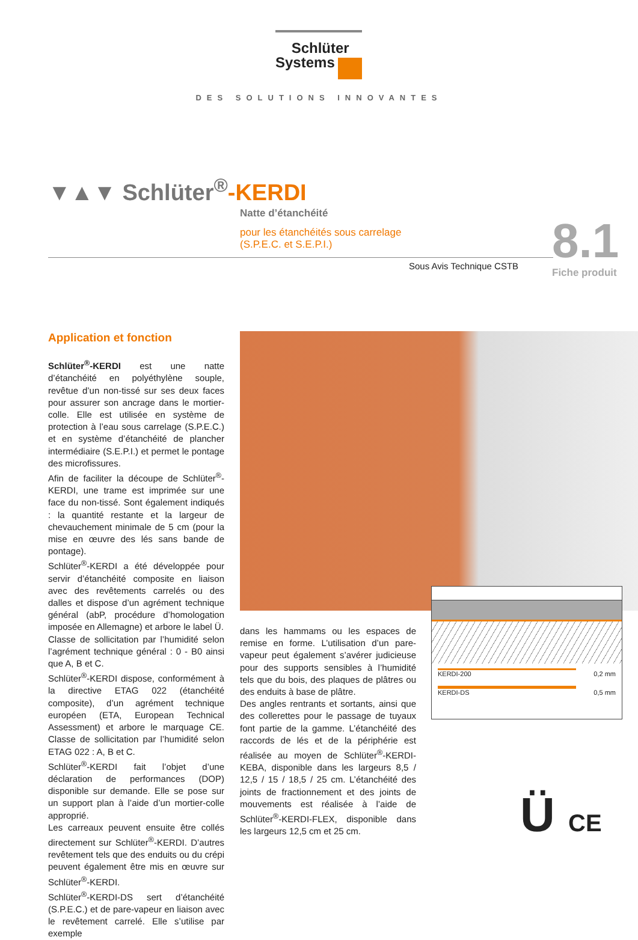Schlüter
Systems
DES SOLUTIONS INNOVANTES
▼▲▼ Schlüter<sup>®</sup>-KERDI
Natte d’étanchéité
pour les étanchéités sous carrelage
(S.P.E.C. et S.E.P.I.)
Sous Avis Technique CSTB 8.1
Fiche produit
Application et fonction
Schlüter<sup>®</sup>-KERDI est une natte d’étanchéité en polyéthylène souple, revêtue d’un non-tissé sur ses deux faces pour assurer son ancrage dans le mortier-colle. Elle est utilisée en système de protection à l’eau sous carrelage (S.P.E.C.) et en système d’étanchéité de plancher intermédiaire (S.E.P.I.) et permet le pontage des microfissures.
Afin de faciliter la découpe de Schlüter<sup>®</sup>-KERDI, une trame est imprimée sur une face du non-tissé. Sont également indiqués : la quantité restante et la largeur de chevauchement minimale de 5 cm (pour la mise en œuvre des lés sans bande de pontage).
Schlüter<sup>®</sup>-KERDI a été développée pour servir d’étanchéité composite en liaison avec des revêtements carrelés ou des dalles et dispose d’un agrément technique général (abP, procédure d’homologation imposée en Allemagne) et arbore le label Ü.
Classe de sollicitation par l’humidité selon l’agrément technique général : 0 - B0 ainsi que A, B et C.
Schlüter<sup>®</sup>-KERDI dispose, conformément à la directive ETAG 022 (étanchéité composite), d’un agrément technique européen (ETA, European Technical Assessment) et arbore le marquage CE. Classe de sollicitation par l’humidité selon ETAG 022 : A, B et C.
Schlüter<sup>®</sup>-KERDI fait l’objet d’une déclaration de performances (DOP) disponible sur demande. Elle se pose sur un support plan à l’aide d’un mortier-colle approprié.
Les carreaux peuvent ensuite être collés directement sur Schlüter<sup>®</sup>-KERDI. D’autres revêtement tels que des enduits ou du crépi peuvent également être mis en œuvre sur Schlüter<sup>®</sup>-KERDI.
Schlüter<sup>®</sup>-KERDI-DS sert d’étanchéité (S.P.E.C.) et de pare-vapeur en liaison avec le revêtement carrelé. Elle s’utilise par exemple
KERDI-200 0,2 mm
KERDI-DS 0,5 mm
dans les hammams ou les espaces de remise en forme. L’utilisation d’un pare-vapeur peut également s’avérer judicieuse pour des supports sensibles à l’humidité tels que du bois, des plaques de plâtres ou des enduits à base de plâtre.
Des angles rentrants et sortants, ainsi que des collerettes pour le passage de tuyaux font partie de la gamme. L’étanchéité des raccords de lés et de la périphérie est réalisée au moyen de Schlüter<sup>®</sup>-KERDI-KEBA, disponible dans les largeurs 8,5 / 12,5 / 15 / 18,5 / 25 cm. L’étanchéité des joints de fractionnement et des joints de mouvements est réalisée à l’aide de Schlüter<sup>®</sup>-KERDI-FLEX, disponible dans les largeurs 12,5 cm et 25 cm.
Ü CE